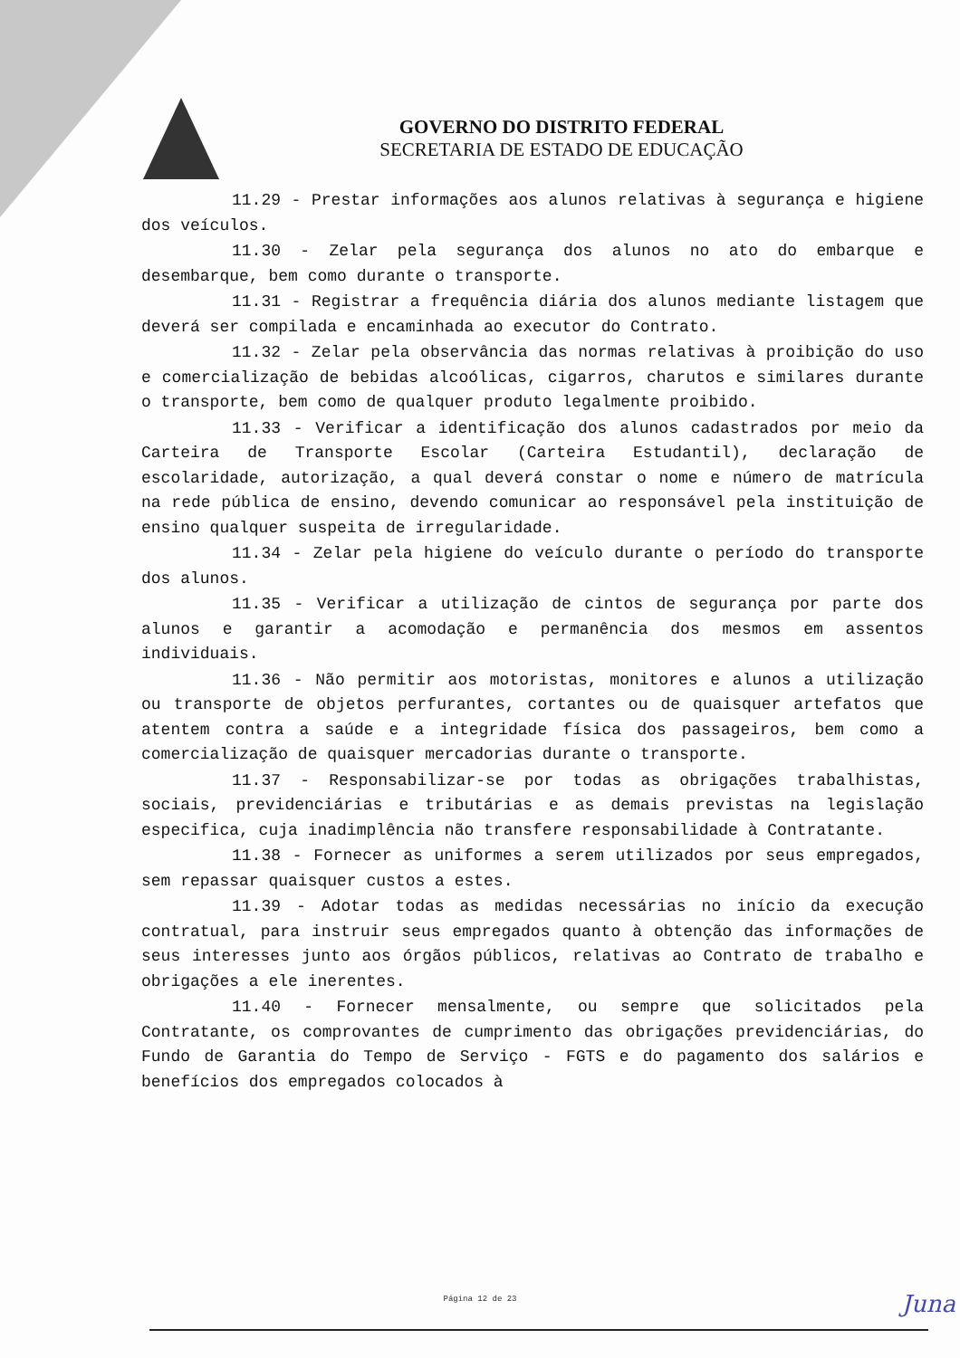GOVERNO DO DISTRITO FEDERAL
SECRETARIA DE ESTADO DE EDUCAÇÃO
11.29 - Prestar informações aos alunos relativas à segurança e higiene dos veículos.
11.30 - Zelar pela segurança dos alunos no ato do embarque e desembarque, bem como durante o transporte.
11.31 - Registrar a frequência diária dos alunos mediante listagem que deverá ser compilada e encaminhada ao executor do Contrato.
11.32 - Zelar pela observância das normas relativas à proibição do uso e comercialização de bebidas alcoólicas, cigarros, charutos e similares durante o transporte, bem como de qualquer produto legalmente proibido.
11.33 - Verificar a identificação dos alunos cadastrados por meio da Carteira de Transporte Escolar (Carteira Estudantil), declaração de escolaridade, autorização, a qual deverá constar o nome e número de matrícula na rede pública de ensino, devendo comunicar ao responsável pela instituição de ensino qualquer suspeita de irregularidade.
11.34 - Zelar pela higiene do veículo durante o período do transporte dos alunos.
11.35 - Verificar a utilização de cintos de segurança por parte dos alunos e garantir a acomodação e permanência dos mesmos em assentos individuais.
11.36 - Não permitir aos motoristas, monitores e alunos a utilização ou transporte de objetos perfurantes, cortantes ou de quaisquer artefatos que atentem contra a saúde e a integridade física dos passageiros, bem como a comercialização de quaisquer mercadorias durante o transporte.
11.37 - Responsabilizar-se por todas as obrigações trabalhistas, sociais, previdenciárias e tributárias e as demais previstas na legislação especifica, cuja inadimplência não transfere responsabilidade à Contratante.
11.38 - Fornecer as uniformes a serem utilizados por seus empregados, sem repassar quaisquer custos a estes.
11.39 - Adotar todas as medidas necessárias no início da execução contratual, para instruir seus empregados quanto à obtenção das informações de seus interesses junto aos órgãos públicos, relativas ao Contrato de trabalho e obrigações a ele inerentes.
11.40 - Fornecer mensalmente, ou sempre que solicitados pela Contratante, os comprovantes de cumprimento das obrigações previdenciárias, do Fundo de Garantia do Tempo de Serviço - FGTS e do pagamento dos salários e benefícios dos empregados colocados à
Página 12 de 23 Juna